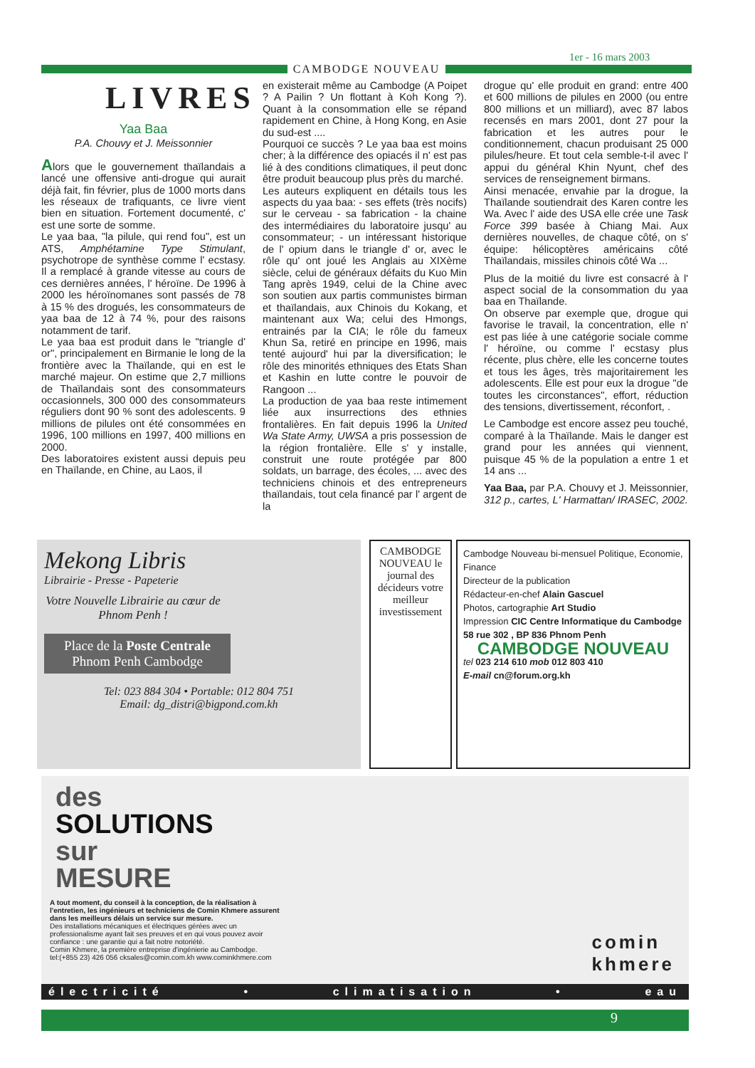1er - 16 mars 2003
CAMBODGE NOUVEAU
LIVRES
Yaa Baa
P.A. Chouvy et J. Meissonnier
Alors que le gouvernement thaïlandais a lancé une offensive anti-drogue qui aurait déjà fait, fin février, plus de 1000 morts dans les réseaux de trafiquants, ce livre vient bien en situation. Fortement documenté, c' est une sorte de somme.
Le yaa baa, "la pilule, qui rend fou", est un ATS, Amphétamine Type Stimulant, psychotrope de synthèse comme l' ecstasy. Il a remplacé à grande vitesse au cours de ces dernières années, l' héroïne. De 1996 à 2000 les héroïnomanes sont passés de 78 à 15 % des drogués, les consommateurs de yaa baa de 12 à 74 %, pour des raisons notamment de tarif.
Le yaa baa est produit dans le "triangle d' or", principalement en Birmanie le long de la frontière avec la Thaïlande, qui en est le marché majeur. On estime que 2,7 millions de Thaïlandais sont des consommateurs occasionnels, 300 000 des consommateurs réguliers dont 90 % sont des adolescents. 9 millions de pilules ont été consommées en 1996, 100 millions en 1997, 400 millions en 2000.
Des laboratoires existent aussi depuis peu en Thaïlande, en Chine, au Laos, il
en existerait même au Cambodge (A Poipet ? A Pailin ? Un flottant à Koh Kong ?). Quant à la consommation elle se répand rapidement en Chine, à Hong Kong, en Asie du sud-est ....
Pourquoi ce succès ? Le yaa baa est moins cher; à la différence des opiacés il n' est pas lié à des conditions climatiques, il peut donc être produit beaucoup plus près du marché.
Les auteurs expliquent en détails tous les aspects du yaa baa: - ses effets (très nocifs) sur le cerveau - sa fabrication - la chaine des intermédiaires du laboratoire jusqu' au consommateur; - un intéressant historique de l' opium dans le triangle d' or, avec le rôle qu' ont joué les Anglais au XIXème siècle, celui de généraux défaits du Kuo Min Tang après 1949, celui de la Chine avec son soutien aux partis communistes birman et thaïlandais, aux Chinois du Kokang, et maintenant aux Wa; celui des Hmongs, entrainés par la CIA; le rôle du fameux Khun Sa, retiré en principe en 1996, mais tenté aujourd' hui par la diversification; le rôle des minorités ethniques des Etats Shan et Kashin en lutte contre le pouvoir de Rangoon ...
La production de yaa baa reste intimement liée aux insurrections des ethnies frontalières. En fait depuis 1996 la United Wa State Army, UWSA a pris possession de la région frontalière. Elle s' y installe, construit une route protégée par 800 soldats, un barrage, des écoles, ... avec des techniciens chinois et des entrepreneurs thaïlandais, tout cela financé par l' argent de la
drogue qu' elle produit en grand: entre 400 et 600 millions de pilules en 2000 (ou entre 800 millions et un milliard), avec 87 labos recensés en mars 2001, dont 27 pour la fabrication et les autres pour le conditionnement, chacun produisant 25 000 pilules/heure. Et tout cela semble-t-il avec l' appui du général Khin Nyunt, chef des services de renseignement birmans.
Ainsi menacée, envahie par la drogue, la Thaïlande soutiendrait des Karen contre les Wa. Avec l' aide des USA elle crée une Task Force 399 basée à Chiang Mai. Aux dernières nouvelles, de chaque côté, on s' équipe: hélicoptères américains côté Thaïlandais, missiles chinois côté Wa ...
Plus de la moitié du livre est consacré à l' aspect social de la consommation du yaa baa en Thaïlande.
On observe par exemple que, drogue qui favorise le travail, la concentration, elle n' est pas liée à une catégorie sociale comme l' héroïne, ou comme l' ecstasy plus récente, plus chère, elle les concerne toutes et tous les âges, très majoritairement les adolescents. Elle est pour eux la drogue "de toutes les circonstances", effort, réduction des tensions, divertissement, réconfort, .
Le Cambodge est encore assez peu touché, comparé à la Thaïlande. Mais le danger est grand pour les années qui viennent, puisque 45 % de la population a entre 1 et 14 ans ...
Yaa Baa, par P.A. Chouvy et J. Meissonnier, 312 p., cartes, L' Harmattan/ IRASEC, 2002.
Mekong Libris
Librairie - Presse - Papeterie
Votre Nouvelle Librairie au cœur de Phnom Penh !
Place de la Poste Centrale Phnom Penh Cambodge
Tel: 023 884 304 • Portable: 012 804 751
Email: dg_distri@bigpond.com.kh
CAMBODGE NOUVEAU le journal des décideurs votre meilleur investissement
Cambodge Nouveau bi-mensuel Politique, Economie, Finance
Directeur de la publication
Rédacteur-en-chef Alain Gascuel
Photos, cartographie Art Studio
Impression CIC Centre Informatique du Cambodge
58 rue 302 , BP 836 Phnom Penh
CAMBODGE NOUVEAU
tel 023 214 610 mob 012 803 410
E-mail cn@forum.org.kh
des
SOLUTIONS
sur
MESURE
A tout moment, du conseil à la conception, de la réalisation à l'entretien, les ingénieurs et techniciens de Comin Khmere assurent dans les meilleurs délais un service sur mesure.
Des installations mécaniques et électriques gérées avec un professionalisme ayant fait ses preuves et en qui vous pouvez avoir confiance : une garantie qui a fait notre notoriété.
Comin Khmere, la première entreprise d'ingénierie au Cambodge.
tel:(+855 23) 426 056 cksales@comin.com.kh www.cominkhmere.com
comin
khmere
électricité • climatisation • eau
9